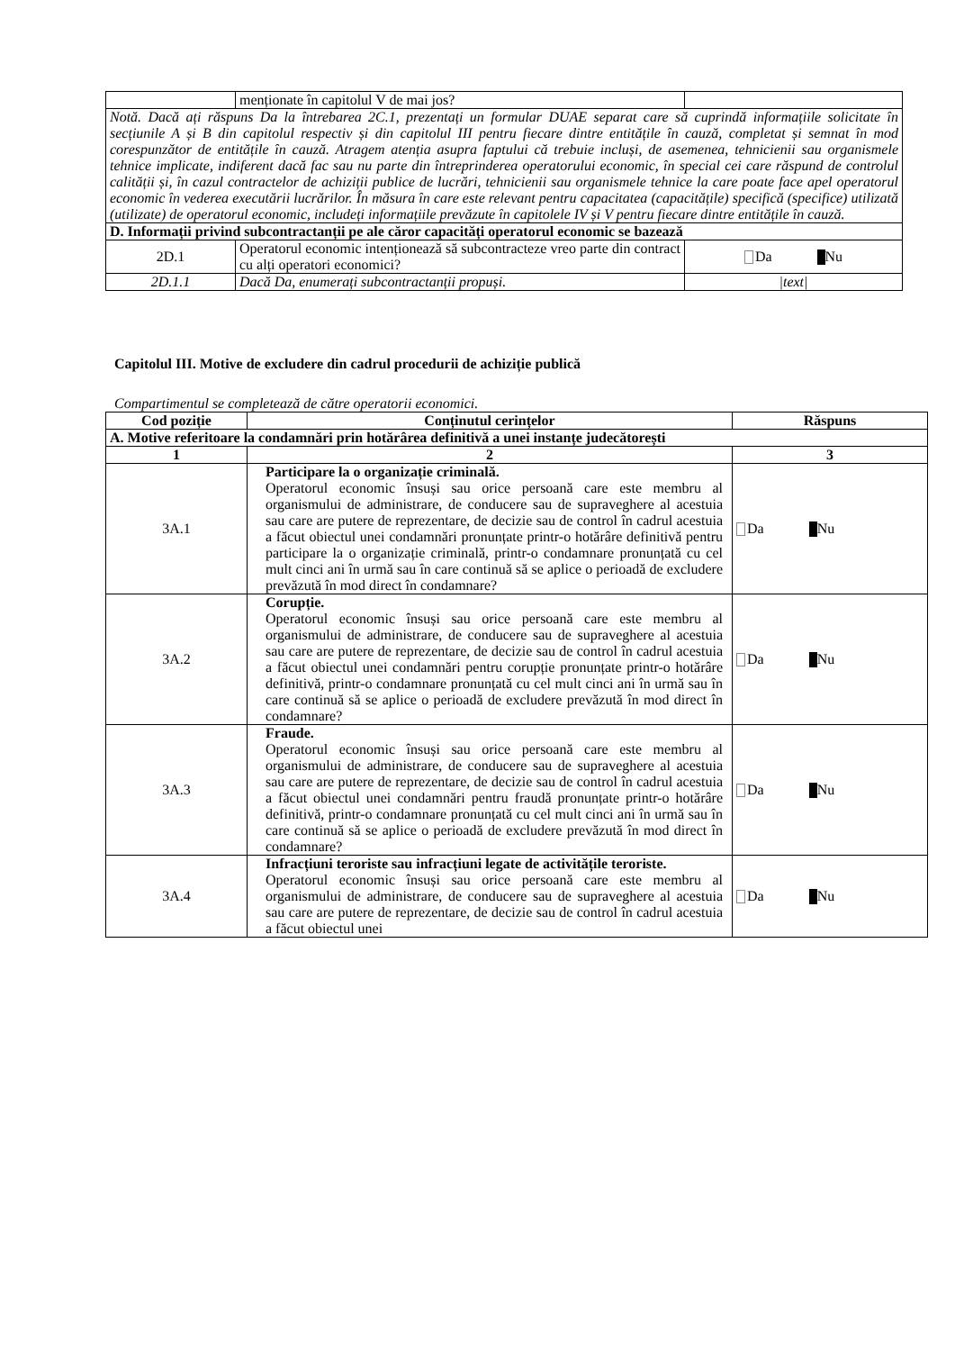| | menționate în capitolul V de mai jos? | |
| Notă. Dacă ați răspuns Da la întrebarea 2C.1, prezentați un formular DUAE separat care să cuprindă informațiile solicitate în secțiunile A și B din capitolul respectiv și din capitolul III pentru fiecare dintre entitățile în cauză, completat și semnat în mod corespunzător de entitățile în cauză. Atragem atenția asupra faptului că trebuie incluși, de asemenea, tehnicienii sau organismele tehnice implicate, indiferent dacă fac sau nu parte din întreprinderea operatorului economic, în special cei care răspund de controlul calității și, în cazul contractelor de achiziții publice de lucrări, tehnicienii sau organismele tehnice la care poate face apel operatorul economic în vederea executării lucrărilor. În măsura în care este relevant pentru capacitatea (capacitățile) specifică (specifice) utilizată (utilizate) de operatorul economic, includeți informațiile prevăzute în capitolele IV și V pentru fiecare dintre entitățile în cauză. | | |
| D. Informații privind subcontractanții pe ale căror capacități operatorul economic se bazează | | |
| 2D.1 | Operatorul economic intenționează să subcontracteze vreo parte din contract cu alți operatori economici? | Da Nu |
| 2D.1.1 | Dacă Da, enumerați subcontractanții propuși. | /text/ |
Capitolul III. Motive de excludere din cadrul procedurii de achiziție publică
Compartimentul se completează de către operatorii economici.
| Cod poziție | Conținutul cerințelor | Răspuns |
| --- | --- | --- |
| A. Motive referitoare la condamnări prin hotărârea definitivă a unei instanțe judecătorești | | |
| 1 | 2 | 3 |
| 3A.1 | Participare la o organizație criminală. Operatorul economic însuși sau orice persoană care este membru al organismului de administrare, de conducere sau de supraveghere al acestuia sau care are putere de reprezentare, de decizie sau de control în cadrul acestuia a făcut obiectul unei condamnări pronunțate printr-o hotărâre definitivă pentru participare la o organizație criminală, printr-o condamnare pronunțată cu cel mult cinci ani în urmă sau în care continuă să se aplice o perioadă de excludere prevăzută în mod direct în condamnare? | Da Nu |
| 3A.2 | Corupție. Operatorul economic însuși sau orice persoană care este membru al organismului de administrare, de conducere sau de supraveghere al acestuia sau care are putere de reprezentare, de decizie sau de control în cadrul acestuia a făcut obiectul unei condamnări pentru corupție pronunțate printr-o hotărâre definitivă, printr-o condamnare pronunțată cu cel mult cinci ani în urmă sau în care continuă să se aplice o perioadă de excludere prevăzută în mod direct în condamnare? | Da Nu |
| 3A.3 | Fraude. Operatorul economic însuși sau orice persoană care este membru al organismului de administrare, de conducere sau de supraveghere al acestuia sau care are putere de reprezentare, de decizie sau de control în cadrul acestuia a făcut obiectul unei condamnări pentru fraudă pronunțate printr-o hotărâre definitivă, printr-o condamnare pronunțată cu cel mult cinci ani în urmă sau în care continuă să se aplice o perioadă de excludere prevăzută în mod direct în condamnare? | Da Nu |
| 3A.4 | Infracțiuni teroriste sau infracțiuni legate de activitățile teroriste. Operatorul economic însuși sau orice persoană care este membru al organismului de administrare, de conducere sau de supraveghere al acestuia sau care are putere de reprezentare, de decizie sau de control în cadrul acestuia a făcut obiectul unei | Da Nu |